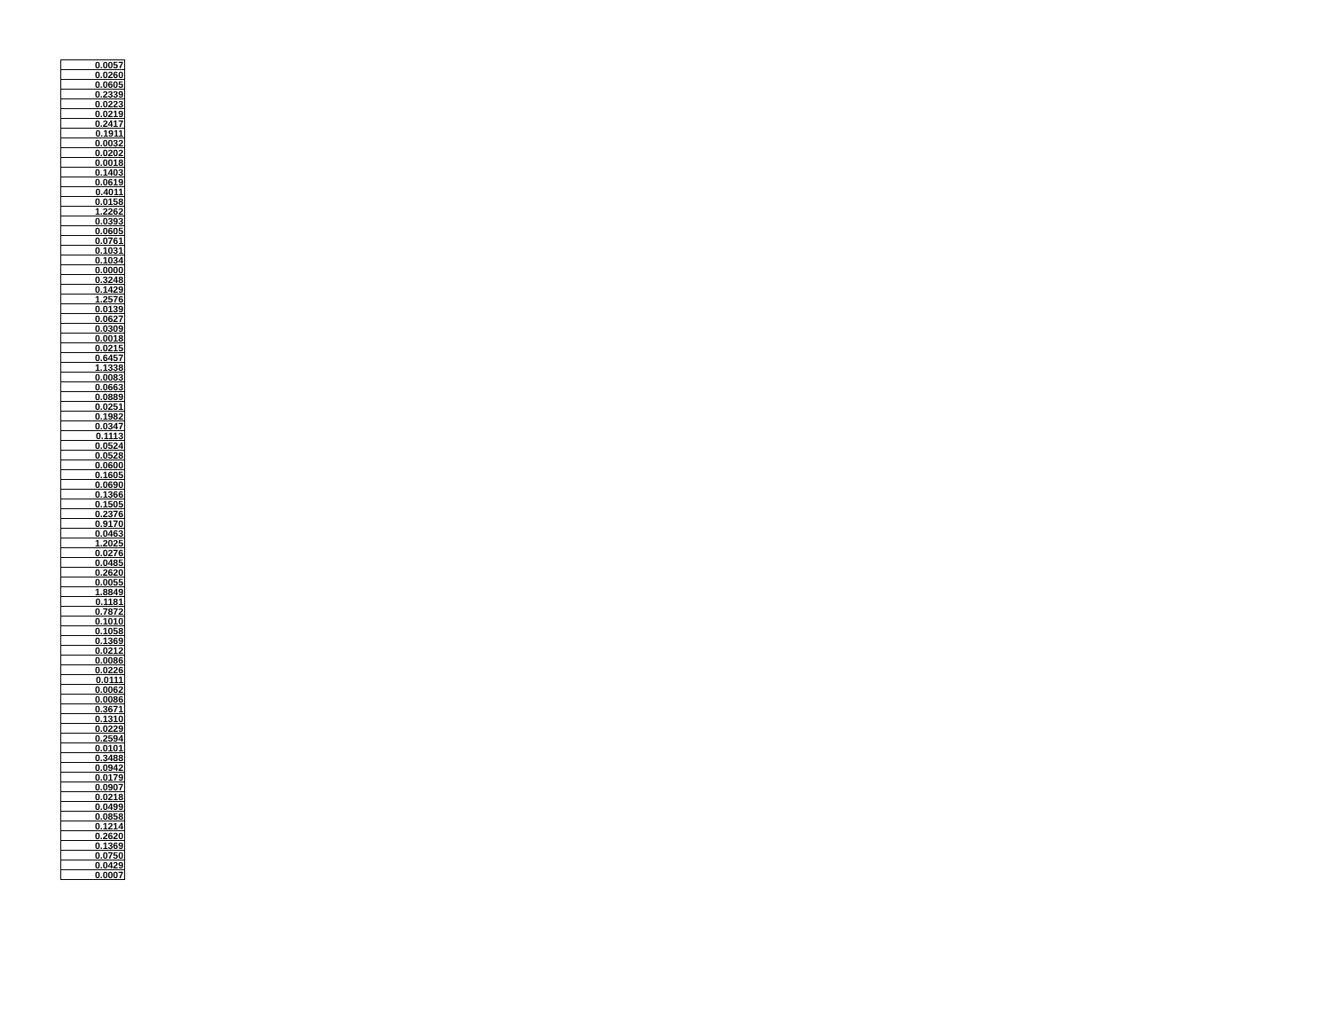| 0.0057 |
| 0.0260 |
| 0.0605 |
| 0.2339 |
| 0.0223 |
| 0.0219 |
| 0.2417 |
| 0.1911 |
| 0.0032 |
| 0.0202 |
| 0.0018 |
| 0.1403 |
| 0.0619 |
| 0.4011 |
| 0.0158 |
| 1.2262 |
| 0.0393 |
| 0.0605 |
| 0.0761 |
| 0.1031 |
| 0.1034 |
| 0.0000 |
| 0.3248 |
| 0.1429 |
| 1.2576 |
| 0.0139 |
| 0.0627 |
| 0.0309 |
| 0.0018 |
| 0.0215 |
| 0.6457 |
| 1.1338 |
| 0.0083 |
| 0.0663 |
| 0.0889 |
| 0.0251 |
| 0.1982 |
| 0.0347 |
| 0.1113 |
| 0.0524 |
| 0.0528 |
| 0.0600 |
| 0.1605 |
| 0.0690 |
| 0.1366 |
| 0.1505 |
| 0.2376 |
| 0.9170 |
| 0.0463 |
| 1.2025 |
| 0.0276 |
| 0.0485 |
| 0.2620 |
| 0.0055 |
| 1.8849 |
| 0.1181 |
| 0.7872 |
| 0.1010 |
| 0.1058 |
| 0.1369 |
| 0.0212 |
| 0.0086 |
| 0.0226 |
| 0.0111 |
| 0.0062 |
| 0.0086 |
| 0.3671 |
| 0.1310 |
| 0.0229 |
| 0.2594 |
| 0.0101 |
| 0.3488 |
| 0.0942 |
| 0.0179 |
| 0.0907 |
| 0.0218 |
| 0.0499 |
| 0.0858 |
| 0.1214 |
| 0.2620 |
| 0.1369 |
| 0.0750 |
| 0.0429 |
| 0.0007 |